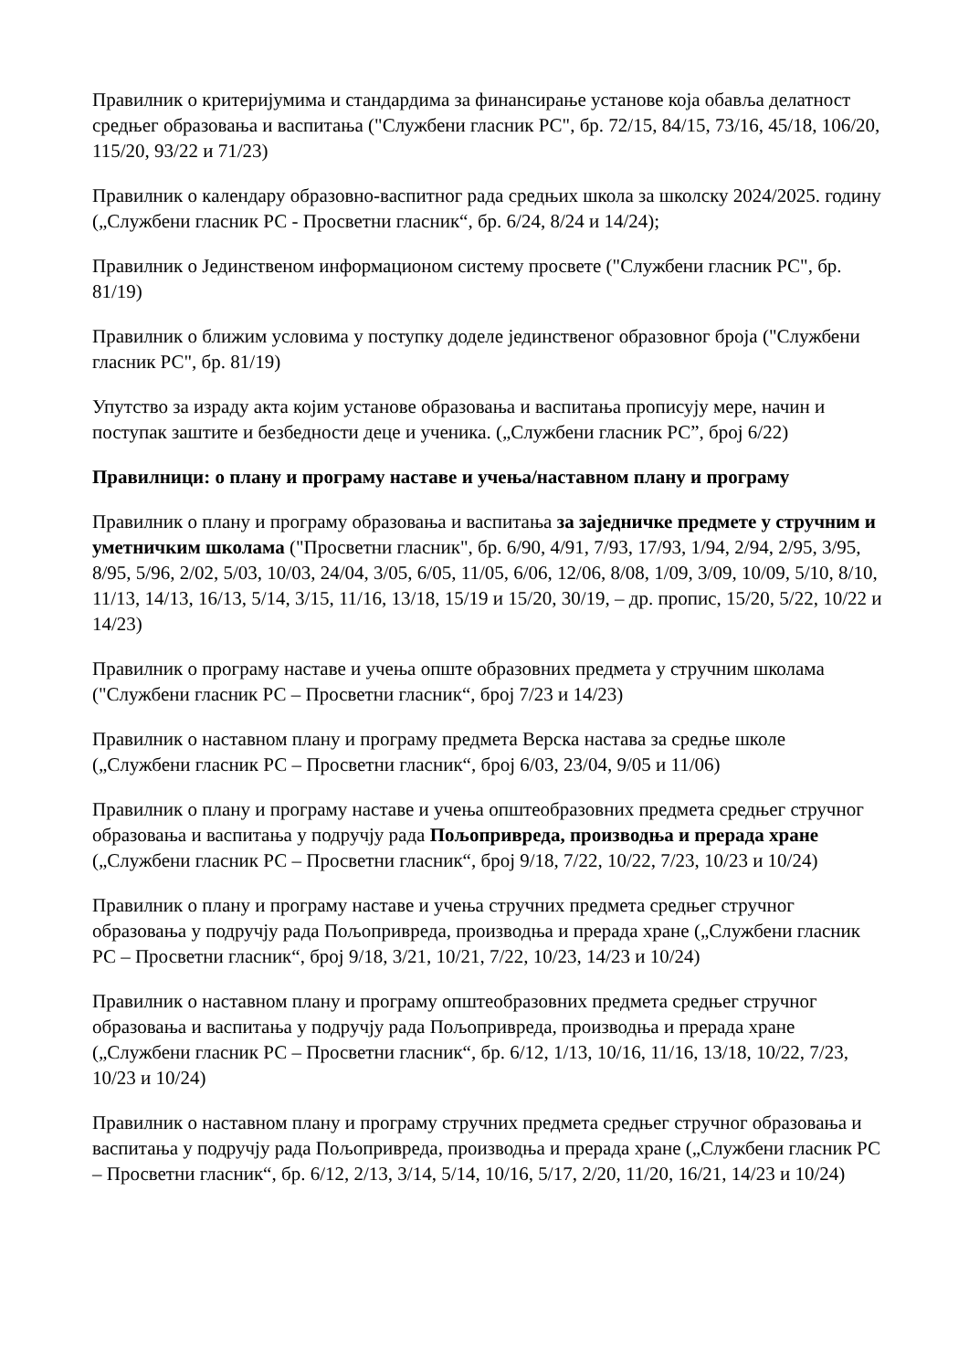Правилник о критеријумима и стандардима за финансирање установе која обавља делатност средњег образовања и васпитања ("Службени гласник РС", бр. 72/15, 84/15, 73/16, 45/18, 106/20, 115/20, 93/22 и 71/23)
Правилник о календару образовно-васпитног рада средњих школа за школску 2024/2025. годину („Службени гласник РС - Просветни гласник“, бр. 6/24, 8/24 и 14/24);
Правилник о Јединственом информационом систему просвете ("Службени гласник РС", бр. 81/19)
Правилник о ближим условима у поступку доделе јединственог образовног броја ("Службени гласник РС", бр. 81/19)
Упутство за израду акта којим установе образовања и васпитања прописују мере, начин и поступак заштите и безбедности деце и ученика. („Службени гласник РС”, број 6/22)
Правилници: о плану и програму наставе и учења/наставном плану и програму
Правилник о плану и програму образовања и васпитања за заједничке предмете у стручним и уметничким школама ("Просветни гласник", бр. 6/90, 4/91, 7/93, 17/93, 1/94, 2/94, 2/95, 3/95, 8/95, 5/96, 2/02, 5/03, 10/03, 24/04, 3/05, 6/05, 11/05, 6/06, 12/06, 8/08, 1/09, 3/09, 10/09, 5/10, 8/10, 11/13, 14/13, 16/13, 5/14, 3/15, 11/16, 13/18, 15/19 и 15/20, 30/19, – др. пропис, 15/20, 5/22, 10/22 и 14/23)
Правилник о програму наставе и учења опште образовних предмета у стручним школама ("Службени гласник РС – Просветни гласник“, број 7/23 и 14/23)
Правилник о наставном плану и програму предмета Верска настава за средње школе („Службени гласник РС – Просветни гласник“, број 6/03, 23/04, 9/05 и 11/06)
Правилник о плану и програму наставе и учења општеобразовних предмета средњег стручног образовања и васпитања у подручју рада Пољопривреда, производња и прерада хране („Службени гласник РС – Просветни гласник“, број 9/18, 7/22, 10/22, 7/23, 10/23 и 10/24)
Правилник о плану и програму наставе и учења стручних предмета средњег стручног образовања у подручју рада Пољопривреда, производња и прерада хране („Службени гласник РС – Просветни гласник“, број 9/18, 3/21, 10/21, 7/22, 10/23, 14/23 и 10/24)
Правилник о наставном плану и програму општеобразовних предмета средњег стручног образовања и васпитања у подручју рада Пољопривреда, производња и прерада хране („Службени гласник РС – Просветни гласник“, бр. 6/12, 1/13, 10/16, 11/16, 13/18, 10/22, 7/23, 10/23 и 10/24)
Правилник о наставном плану и програму стручних предмета средњег стручног образовања и васпитања у подручју рада Пољопривреда, производња и прерада хране („Службени гласник РС – Просветни гласник“, бр. 6/12, 2/13, 3/14, 5/14, 10/16, 5/17, 2/20, 11/20, 16/21, 14/23 и 10/24)